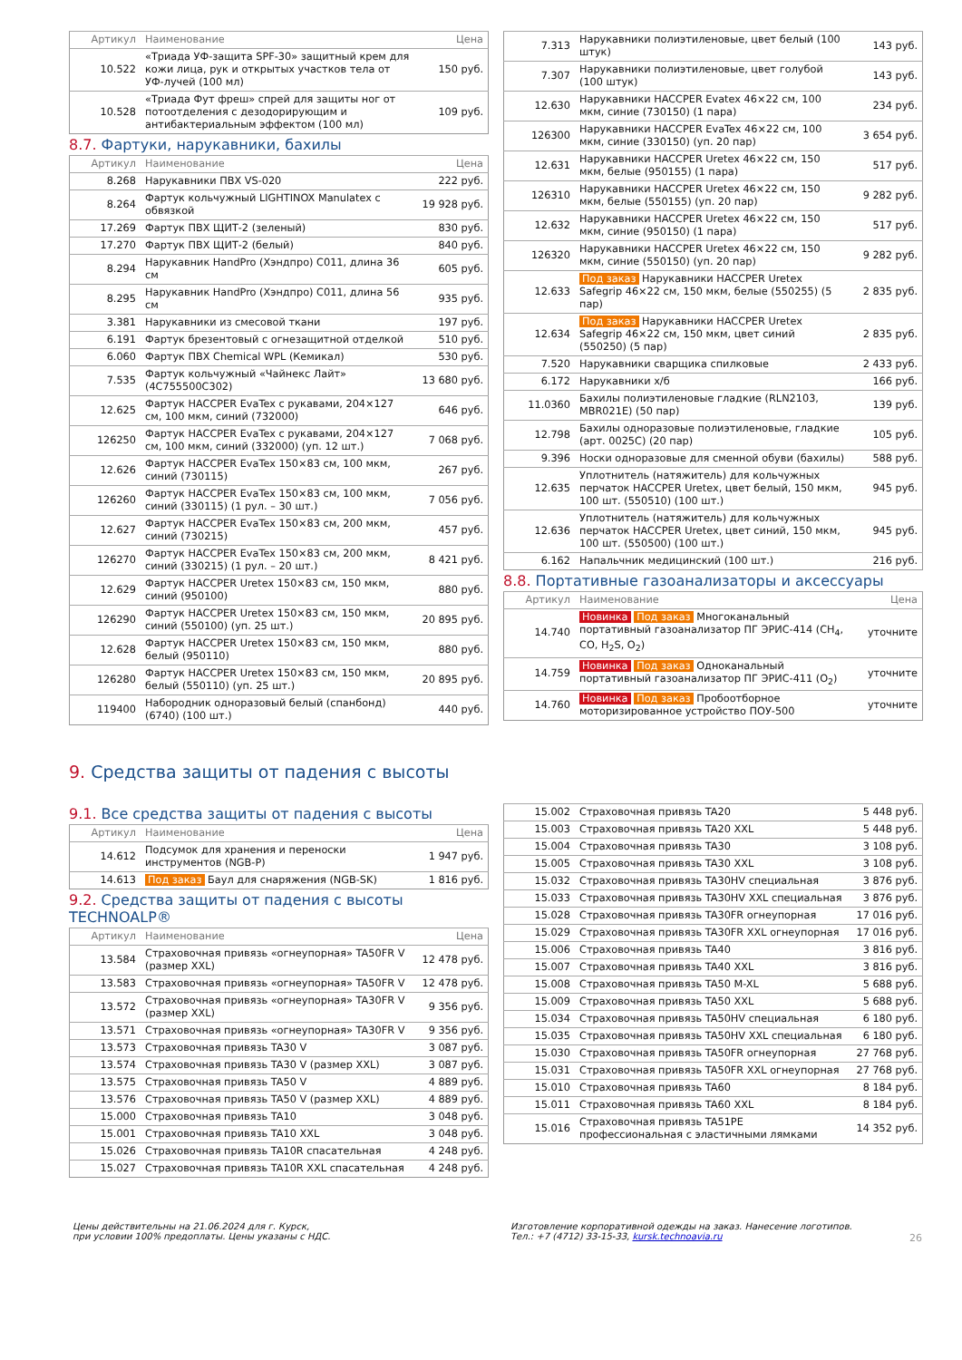| Артикул | Наименование | Цена |
| --- | --- | --- |
| 10.522 | «Триада УФ-защита SPF-30» защитный крем для кожи лица, рук и открытых участков тела от УФ-лучей (100 мл) | 150 руб. |
| 10.528 | «Триада Фут фреш» спрей для защиты ног от потоотделения с дезодорирующим и антибактериальным эффектом (100 мл) | 109 руб. |
8.7. Фартуки, нарукавники, бахилы
| Артикул | Наименование | Цена |
| --- | --- | --- |
| 8.268 | Нарукавники ПВХ VS-020 | 222 руб. |
| 8.264 | Фартук кольчужный LIGHTINOX Manulatex с обвязкой | 19 928 руб. |
| 17.269 | Фартук ПВХ ЩИТ-2 (зеленый) | 830 руб. |
| 17.270 | Фартук ПВХ ЩИТ-2 (белый) | 840 руб. |
| 8.294 | Нарукавник HandPro (Хэндпро) C011, длина 36 см | 605 руб. |
| 8.295 | Нарукавник HandPro (Хэндпро) C011, длина 56 см | 935 руб. |
| 3.381 | Нарукавники из смесовой ткани | 197 руб. |
| 6.191 | Фартук брезентовый с огнезащитной отделкой | 510 руб. |
| 6.060 | Фартук ПВХ Chemical WPL (Кемикал) | 530 руб. |
| 7.535 | Фартук кольчужный «Чайнекс Лайт» (4С755500С302) | 13 680 руб. |
| 12.625 | Фартук HACCPER EvaTex с рукавами, 204×127 см, 100 мкм, синий (732000) | 646 руб. |
| 126250 | Фартук HACCPER EvaTex с рукавами, 204×127 см, 100 мкм, синий (332000) (уп. 12 шт.) | 7 068 руб. |
| 12.626 | Фартук HACCPER EvaTex 150×83 см, 100 мкм, синий (730115) | 267 руб. |
| 126260 | Фартук HACCPER EvaTex 150×83 см, 100 мкм, синий (330115) (1 рул. – 30 шт.) | 7 056 руб. |
| 12.627 | Фартук HACCPER EvaTex 150×83 см, 200 мкм, синий (730215) | 457 руб. |
| 126270 | Фартук HACCPER EvaTex 150×83 см, 200 мкм, синий (330215) (1 рул. – 20 шт.) | 8 421 руб. |
| 12.629 | Фартук HACCPER Uretex 150×83 см, 150 мкм, синий (950100) | 880 руб. |
| 126290 | Фартук HACCPER Uretex 150×83 см, 150 мкм, синий (550100) (уп. 25 шт.) | 20 895 руб. |
| 12.628 | Фартук HACCPER Uretex 150×83 см, 150 мкм, белый (950110) | 880 руб. |
| 126280 | Фартук HACCPER Uretex 150×83 см, 150 мкм, белый (550110) (уп. 25 шт.) | 20 895 руб. |
| 119400 | Набородник одноразовый белый (спанбонд) (6740) (100 шт.) | 440 руб. |
| 7.313 | Нарукавники полиэтиленовые, цвет белый (100 штук) | 143 руб. |
| 7.307 | Нарукавники полиэтиленовые, цвет голубой (100 штук) | 143 руб. |
| 12.630 | Нарукавники HACCPER Evatex 46×22 см, 100 мкм, синие (730150) (1 пара) | 234 руб. |
| 126300 | Нарукавники HACCPER EvaTex 46×22 см, 100 мкм, синие (330150) (уп. 20 пар) | 3 654 руб. |
| 12.631 | Нарукавники HACCPER Uretex 46×22 см, 150 мкм, белые (950155) (1 пара) | 517 руб. |
| 126310 | Нарукавники HACCPER Uretex 46×22 см, 150 мкм, белые (550155) (уп. 20 пар) | 9 282 руб. |
| 12.632 | Нарукавники HACCPER Uretex 46×22 см, 150 мкм, синие (950150) (1 пара) | 517 руб. |
| 126320 | Нарукавники HACCPER Uretex 46×22 см, 150 мкм, синие (550150) (уп. 20 пар) | 9 282 руб. |
| 12.633 | Под заказ Нарукавники HACCPER Uretex Safegrip 46×22 см, 150 мкм, белые (550255) (5 пар) | 2 835 руб. |
| 12.634 | Под заказ Нарукавники HACCPER Uretex Safegrip 46×22 см, 150 мкм, цвет синий (550250) (5 пар) | 2 835 руб. |
| 7.520 | Нарукавники сварщика спилковые | 2 433 руб. |
| 6.172 | Нарукавники х/б | 166 руб. |
| 11.0360 | Бахилы полиэтиленовые гладкие (RLN2103, MBR021E) (50 пар) | 139 руб. |
| 12.798 | Бахилы одноразовые полиэтиленовые, гладкие (арт. 0025C) (20 пар) | 105 руб. |
| 9.396 | Носки одноразовые для сменной обуви (бахилы) | 588 руб. |
| 12.635 | Уплотнитель (натяжитель) для кольчужных перчаток HACCPER Uretex, цвет белый, 150 мкм, 100 шт. (550510) (100 шт.) | 945 руб. |
| 12.636 | Уплотнитель (натяжитель) для кольчужных перчаток HACCPER Uretex, цвет синий, 150 мкм, 100 шт. (550500) (100 шт.) | 945 руб. |
| 6.162 | Напальчник медицинский (100 шт.) | 216 руб. |
8.8. Портативные газоанализаторы и аксессуары
| Артикул | Наименование | Цена |
| --- | --- | --- |
| 14.740 | Новинка Под заказ Многоканальный портативный газоанализатор ПГ ЭРИС-414 (CH<sub>4</sub>, CO, H<sub>2</sub>S, O<sub>2</sub>) | уточните |
| 14.759 | Новинка Под заказ Одноканальный портативный газоанализатор ПГ ЭРИС-411 (O<sub>2</sub>) | уточните |
| 14.760 | Новинка Под заказ Пробоотборное моторизированное устройство ПОУ-500 | уточните |
9. Средства защиты от падения с высоты
9.1. Все средства защиты от падения с высоты
| Артикул | Наименование | Цена |
| --- | --- | --- |
| 14.612 | Подсумок для хранения и переноски инструментов (NGB-P) | 1 947 руб. |
| 14.613 | Под заказ Баул для снаряжения (NGB-SK) | 1 816 руб. |
9.2. Средства защиты от падения с высоты TECHNOALP®
| Артикул | Наименование | Цена |
| --- | --- | --- |
| 13.584 | Страховочная привязь «огнеупорная» TA50FR V (размер XXL) | 12 478 руб. |
| 13.583 | Страховочная привязь «огнеупорная» TA50FR V | 12 478 руб. |
| 13.572 | Страховочная привязь «огнеупорная» TA30FR V (размер XXL) | 9 356 руб. |
| 13.571 | Страховочная привязь «огнеупорная» TA30FR V | 9 356 руб. |
| 13.573 | Страховочная привязь TA30 V | 3 087 руб. |
| 13.574 | Страховочная привязь TA30 V (размер XXL) | 3 087 руб. |
| 13.575 | Страховочная привязь TA50 V | 4 889 руб. |
| 13.576 | Страховочная привязь TA50 V (размер XXL) | 4 889 руб. |
| 15.000 | Страховочная привязь TA10 | 3 048 руб. |
| 15.001 | Страховочная привязь TA10 XXL | 3 048 руб. |
| 15.026 | Страховочная привязь TA10R спасательная | 4 248 руб. |
| 15.027 | Страховочная привязь TA10R XXL спасательная | 4 248 руб. |
| 15.002 | Страховочная привязь TA20 | 5 448 руб. |
| 15.003 | Страховочная привязь TA20 XXL | 5 448 руб. |
| 15.004 | Страховочная привязь TA30 | 3 108 руб. |
| 15.005 | Страховочная привязь TA30 XXL | 3 108 руб. |
| 15.032 | Страховочная привязь TA30HV специальная | 3 876 руб. |
| 15.033 | Страховочная привязь TA30HV XXL специальная | 3 876 руб. |
| 15.028 | Страховочная привязь TA30FR огнеупорная | 17 016 руб. |
| 15.029 | Страховочная привязь TA30FR XXL огнеупорная | 17 016 руб. |
| 15.006 | Страховочная привязь TA40 | 3 816 руб. |
| 15.007 | Страховочная привязь TA40 XXL | 3 816 руб. |
| 15.008 | Страховочная привязь TA50 M-XL | 5 688 руб. |
| 15.009 | Страховочная привязь TA50 XXL | 5 688 руб. |
| 15.034 | Страховочная привязь TA50HV специальная | 6 180 руб. |
| 15.035 | Страховочная привязь TA50HV XXL специальная | 6 180 руб. |
| 15.030 | Страховочная привязь TA50FR огнеупорная | 27 768 руб. |
| 15.031 | Страховочная привязь TA50FR XXL огнеупорная | 27 768 руб. |
| 15.010 | Страховочная привязь TA60 | 8 184 руб. |
| 15.011 | Страховочная привязь TA60 XXL | 8 184 руб. |
| 15.016 | Страховочная привязь TA51PE профессиональная с эластичными лямками | 14 352 руб. |
Цены действительны на 21.06.2024 для г. Курск,
при условии 100% предоплаты. Цены указаны с НДС.
Изготовление корпоративной одежды на заказ. Нанесение логотипов.
Тел.: +7 (4712) 33-15-33, kursk.technoavia.ru
26